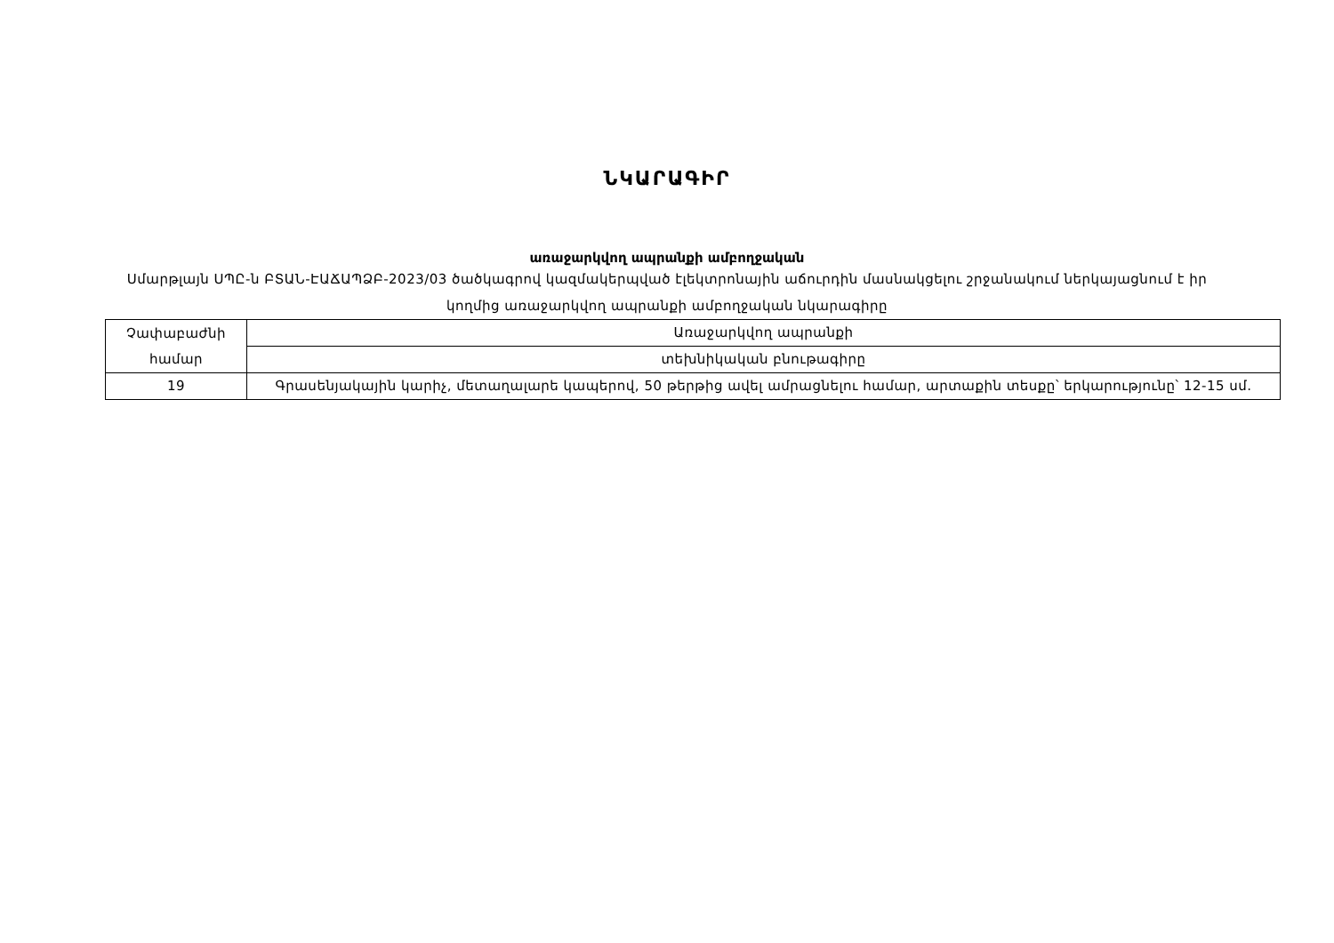ՆԿԱՐԱԳԻՐ
առաջարկվող ապրանքի ամբողջական
Սմարթլայն ՍՊԸ-ն ԲՏԱՆ-ԷԱՃԱՊՁԲ-2023/03 ծածկագրով կազմակերպված էլեկտրոնային աճուրդին մասնակցելու շրջանակում ներկայացնում է իր կողմից առաջարկվող ապրանքի ամբողջական նկարագիրը
| Չափաբաժնի համար | Առաջարկվող ապրանքի |
| | տեխնիկական բնութագիրը |
| 19 | Գրասենյակային կարիչ, մետաղալարե կապերով, 50 թերթից ավել ամրացնելու համար, արտաքին տեսքը՝ երկարությունը՝ 12-15 սմ. |